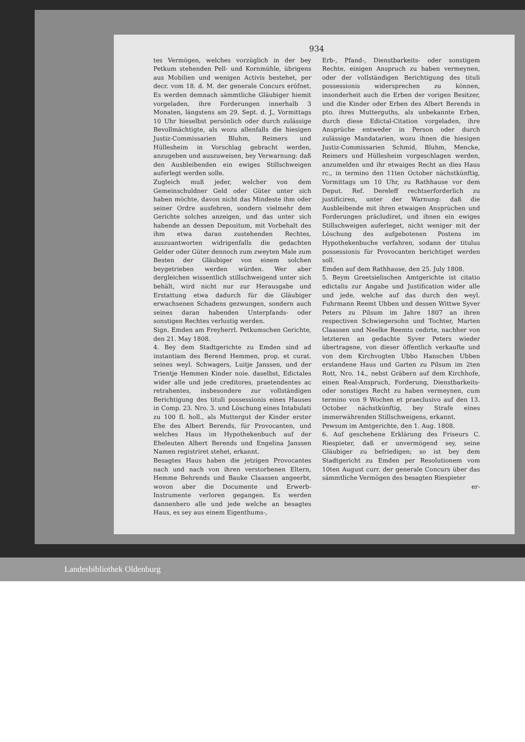934
tes Vermögen, welches vorzüglich in der bey Petkum stehenden Pell- und Kornmühle, übrigens aus Mobilien und wenigen Activis bestehet, per decr. vom 18. d. M. der generale Concurs eröfnet. Es werden demnach sämmtliche Gläubiger hiemit vorgeladen, ihre Forderungen innerhalb 3 Monaten, längstens am 29. Sept. d. J., Vormittags 10 Uhr hieselbst persönlich oder durch zulässige Bevollmächtigte, als wozu allenfalls die hiesigen Justiz-Commissarien Bluhm, Reimers und Hüllesheim in Vorschlag gebracht werden, anzugeben und auszuweisen, bey Verwarnung: daß den Ausbleibenden ein ewiges Stillschweigen auferlegt werden solle.
Zugleich muß jeder, welcher von dem Gemeinschuldner Geld oder Güter unter sich haben möchte, davon nicht das Mindeste ihm oder seiner Ordre ausfehren, sondern vielmehr dem Gerichte solches anzeigen, und das unter sich habende an dessen Depositum, mit Vorbehalt des ihm etwa daran zustehenden Rechtes, auszuantworten widrigenfalls die gedachten Gelder oder Güter dennoch zum zweyten Male zum Besten der Gläubiger von einem solchen beygetrieben werden würden. Wer aber dergleichen wissentlich stillschweigend unter sich behält, wird nicht nur zur Herausgabe und Erstattung etwa dadurch für die Gläubiger erwachsenen Schadens gezwungen, sondern auch seines daran habenden Unterpfands- oder sonstigen Rechtes verlustig werden.
Sign. Emden am Freyherrl. Petkumschen Gerichte, den 21. May 1808.
4. Bey dem Stadtgerichte zu Emden sind ad instantiam des Berend Hemmen, prop. et curat. seines weyl. Schwagers, Luitje Janssen, und der Trientje Hemmen Kinder noie. daselbst, Edictales wider alle und jede creditores, praetendentes ac retrahentes, insbesondere zur vollständigen Berichtigung des tituli possessionis eines Hauses in Comp. 23. Nro. 3. und Löschung eines Intabulati zu 100 fl. holl., als Muttergut der Kinder erster Ehe des Albert Berends, für Provocanten, und welches Haus im Hypothekenbuch auf der Eheleuten Albert Berends und Engelina Janssen Namen registriret stehet, erkannt.
Besagtes Haus haben die jetzigen Provocantes nach und nach von ihren verstorbenen Eltern, Hemme Behrends und Bauke Claassen angeerbt, wovon aber die Documente und Erwerb-Instrumente verloren gegangen. Es werden dannenhero alle und jede welche an besagtes Haus, es sey aus einem Eigenthums-,
Erb-, Pfand-, Dienstbarkeits- oder sonstigem Rechte, einigen Anspruch zu haben vermeynen, oder der vollständigen Berichtigung des tituli possessionis widersprechen zu können, insonderheit auch die Erben der vorigen Besitzer, und die Kinder oder Erben des Albert Berends in pto. ihres Mutterguths, als unbekannte Erben, durch diese Edictal-Citation vorgeladen, ihre Ansprüche entweder in Person oder durch zulässige Mandatarien, wozu ihnen die hiesigen Justiz-Commissarien Schmid, Bluhm, Mencke, Reimers und Hüllesheim vorgeschlagen werden, anzumelden und ihr etwaiges Recht an dies Haus rc., in termino den 11ten October nächstkünftig, Vormittags um 10 Uhr, zu Rathhause vor dem Deput. Ref. Dereleff rechtserforderlich zu justificiren, unter der Warnung: daß die Ausbleibende mit ihren etwaigen Ansprüchen und Forderungen präcludiret, und ihnen ein ewiges Stillschweigen auferleget, nicht weniger mit der Löschung des aufgebotenen Postens im Hypothekenbuche verfahren, sodann der titulus possessionis für Provocanten berichtiget werden soll.
Emden auf dem Rathhause, den 25. July 1808.
5. Beym Greetsielischen Amtgerichte ist citatio edictalis zur Angabe und Justification wider alle und jede, welche auf das durch den weyl. Fuhrmann Reemt Ubben und dessen Wittwe Syver Peters zu Pilsum im Jahre 1807 an ihren respectiven Schwiegersohn und Tochter, Marten Claassen und Neelke Reemts cedirte, nachher von letzteren an gedachte Syver Peters wieder übertragene, von dieser öffentlich verkaufte und von dem Kirchvogten Ubbo Hanschen Ubben erstandene Haus und Garten zu Pilsum im 2ten Rott, Nro. 14., nebst Gräbern auf dem Kirchhofe, einen Real-Anspruch, Forderung, Dienstbarkeits- oder sonstiges Recht zu haben vermeynen, cum termino von 9 Wochen et praeclusivo auf den 13. October nächstkünftig, bey Strafe eines immerwährenden Stillschweigens, erkannt.
Pewsum im Amtgerichte, den 1. Aug. 1808.
6. Auf geschehene Erklärung des Friseurs C. Riespieter, daß er unvermögend sey, seine Gläubiger zu befriedigen; so ist bey dem Stadtgericht zu Emden per Resolutionem vom 10ten August curr. der generale Concurs über das sämmtliche Vermögen des besagten Riespieter
er-
Landesbibliothek Oldenburg